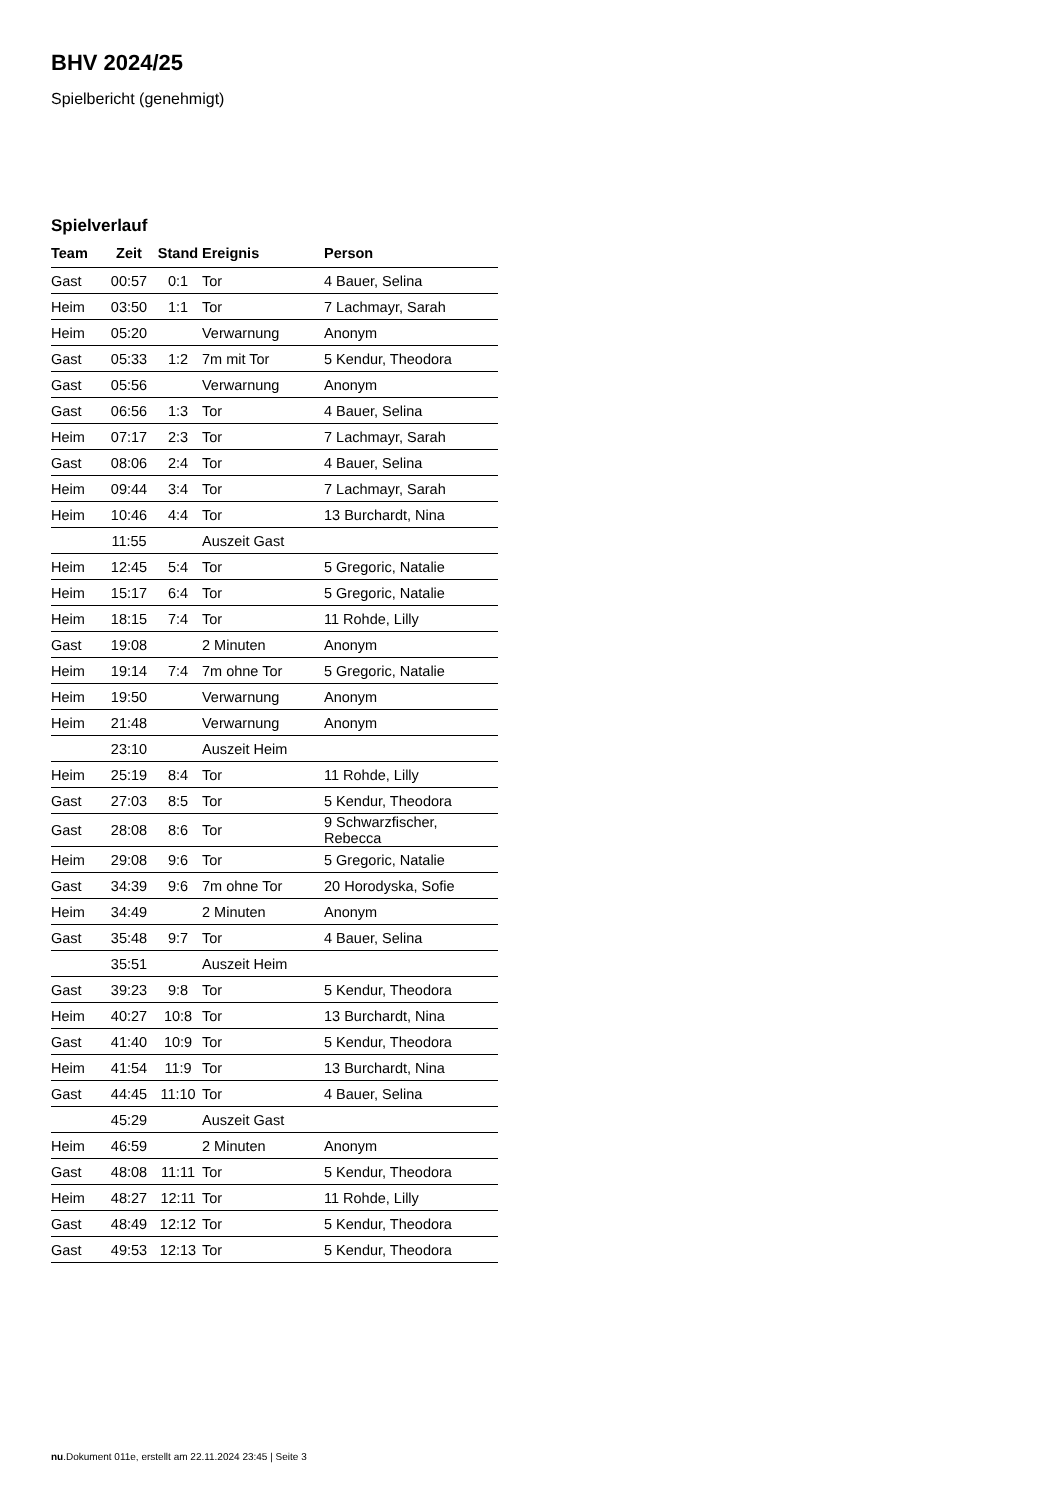BHV 2024/25
Spielbericht (genehmigt)
Spielverlauf
| Team | Zeit | Stand | Ereignis | Person |
| --- | --- | --- | --- | --- |
| Gast | 00:57 | 0:1 | Tor | 4 Bauer, Selina |
| Heim | 03:50 | 1:1 | Tor | 7 Lachmayr, Sarah |
| Heim | 05:20 | | Verwarnung | Anonym |
| Gast | 05:33 | 1:2 | 7m mit Tor | 5 Kendur, Theodora |
| Gast | 05:56 | | Verwarnung | Anonym |
| Gast | 06:56 | 1:3 | Tor | 4 Bauer, Selina |
| Heim | 07:17 | 2:3 | Tor | 7 Lachmayr, Sarah |
| Gast | 08:06 | 2:4 | Tor | 4 Bauer, Selina |
| Heim | 09:44 | 3:4 | Tor | 7 Lachmayr, Sarah |
| Heim | 10:46 | 4:4 | Tor | 13 Burchardt, Nina |
| | 11:55 | | Auszeit Gast | |
| Heim | 12:45 | 5:4 | Tor | 5 Gregoric, Natalie |
| Heim | 15:17 | 6:4 | Tor | 5 Gregoric, Natalie |
| Heim | 18:15 | 7:4 | Tor | 11 Rohde, Lilly |
| Gast | 19:08 | | 2 Minuten | Anonym |
| Heim | 19:14 | 7:4 | 7m ohne Tor | 5 Gregoric, Natalie |
| Heim | 19:50 | | Verwarnung | Anonym |
| Heim | 21:48 | | Verwarnung | Anonym |
| | 23:10 | | Auszeit Heim | |
| Heim | 25:19 | 8:4 | Tor | 11 Rohde, Lilly |
| Gast | 27:03 | 8:5 | Tor | 5 Kendur, Theodora |
| Gast | 28:08 | 8:6 | Tor | 9 Schwarzfischer, Rebecca |
| Heim | 29:08 | 9:6 | Tor | 5 Gregoric, Natalie |
| Gast | 34:39 | 9:6 | 7m ohne Tor | 20 Horodyska, Sofie |
| Heim | 34:49 | | 2 Minuten | Anonym |
| Gast | 35:48 | 9:7 | Tor | 4 Bauer, Selina |
| | 35:51 | | Auszeit Heim | |
| Gast | 39:23 | 9:8 | Tor | 5 Kendur, Theodora |
| Heim | 40:27 | 10:8 | Tor | 13 Burchardt, Nina |
| Gast | 41:40 | 10:9 | Tor | 5 Kendur, Theodora |
| Heim | 41:54 | 11:9 | Tor | 13 Burchardt, Nina |
| Gast | 44:45 | 11:10 | Tor | 4 Bauer, Selina |
| | 45:29 | | Auszeit Gast | |
| Heim | 46:59 | | 2 Minuten | Anonym |
| Gast | 48:08 | 11:11 | Tor | 5 Kendur, Theodora |
| Heim | 48:27 | 12:11 | Tor | 11 Rohde, Lilly |
| Gast | 48:49 | 12:12 | Tor | 5 Kendur, Theodora |
| Gast | 49:53 | 12:13 | Tor | 5 Kendur, Theodora |
nu.Dokument 011e, erstellt am 22.11.2024 23:45 | Seite 3